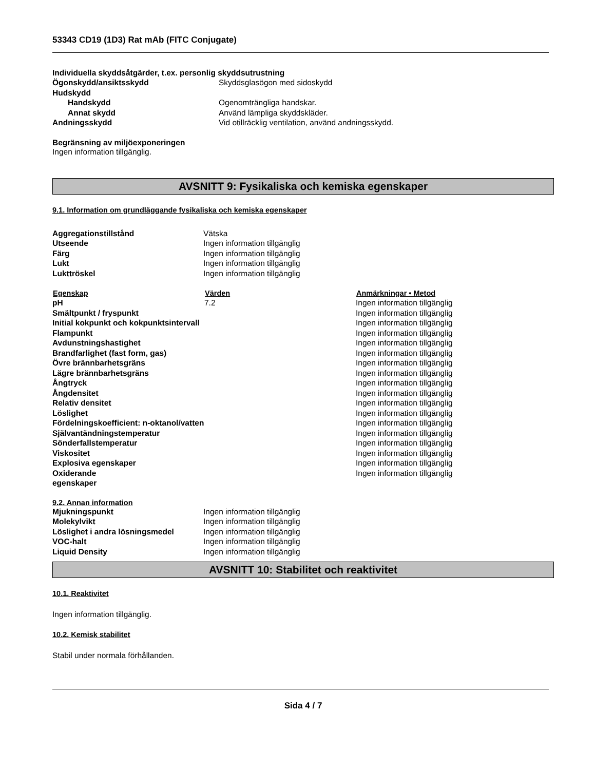53343 CD19 (1D3) Rat mAb (FITC Conjugate)
Individuella skyddsåtgärder, t.ex. personlig skyddsutrustning
| Ögonskydd/ansiktsskydd | Skyddsglasögon med sidoskydd |
| Hudskydd | |
| Handskydd | Ogenomträngliga handskar. |
| Annat skydd | Använd lämpliga skyddskläder. |
| Andningsskydd | Vid otillräcklig ventilation, använd andningsskydd. |
Begränsning av miljöexponeringen
Ingen information tillgänglig.
AVSNITT 9: Fysikaliska och kemiska egenskaper
9.1. Information om grundläggande fysikaliska och kemiska egenskaper
| Aggregationstillstånd | Vätska |
| Utseende | Ingen information tillgänglig |
| Färg | Ingen information tillgänglig |
| Lukt | Ingen information tillgänglig |
| Lukttröskel | Ingen information tillgänglig |
| Egenskap | Värden | Anmärkningar • Metod |
| --- | --- | --- |
| pH | 7.2 | Ingen information tillgänglig |
| Smältpunkt / fryspunkt | | Ingen information tillgänglig |
| Initial kokpunkt och kokpunktsintervall | | Ingen information tillgänglig |
| Flampunkt | | Ingen information tillgänglig |
| Avdunstningshastighet | | Ingen information tillgänglig |
| Brandfarlighet (fast form, gas) | | Ingen information tillgänglig |
| Övre brännbarhetsgräns | | Ingen information tillgänglig |
| Lägre brännbarhetsgräns | | Ingen information tillgänglig |
| Ångtryck | | Ingen information tillgänglig |
| Ångdensitet | | Ingen information tillgänglig |
| Relativ densitet | | Ingen information tillgänglig |
| Löslighet | | Ingen information tillgänglig |
| Fördelningskoefficient: n-oktanol/vatten | | Ingen information tillgänglig |
| Självantändningstemperatur | | Ingen information tillgänglig |
| Sönderfallstemperatur | | Ingen information tillgänglig |
| Viskositet | | Ingen information tillgänglig |
| Explosiva egenskaper | | Ingen information tillgänglig |
| Oxiderande egenskaper | | Ingen information tillgänglig |
9.2. Annan information
| Mjukningspunkt | Ingen information tillgänglig |
| Molekylvikt | Ingen information tillgänglig |
| Löslighet i andra lösningsmedel | Ingen information tillgänglig |
| VOC-halt | Ingen information tillgänglig |
| Liquid Density | Ingen information tillgänglig |
AVSNITT 10: Stabilitet och reaktivitet
10.1. Reaktivitet
Ingen information tillgänglig.
10.2. Kemisk stabilitet
Stabil under normala förhållanden.
Sida 4 / 7